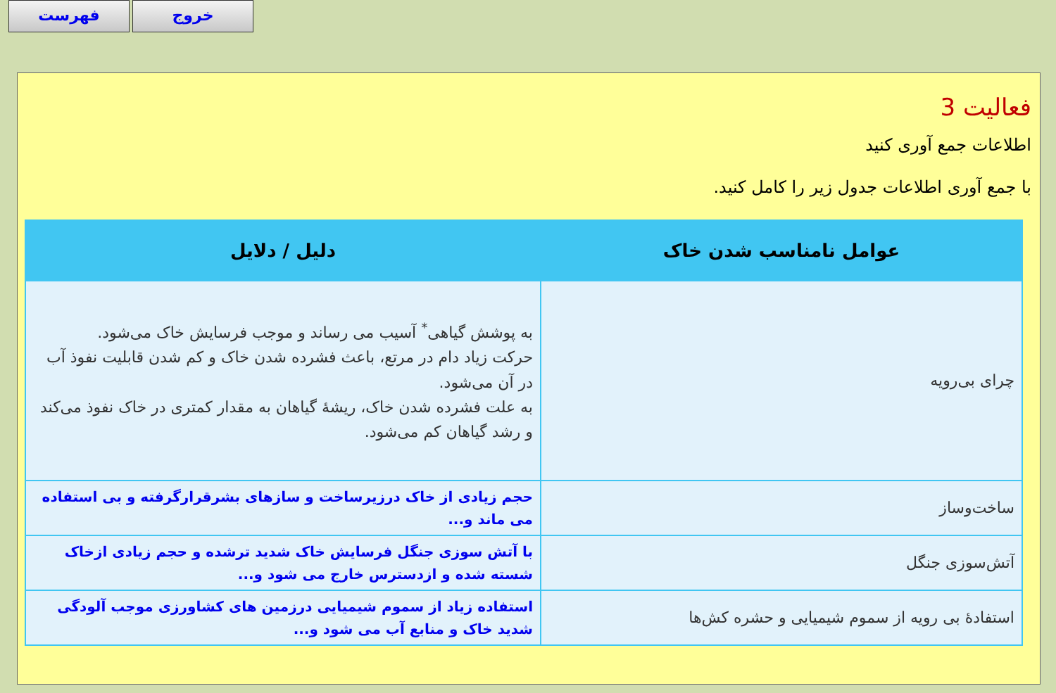فهرست خروج
فعالیت 3
اطلاعات جمع آوری کنید
با جمع آوری اطلاعات جدول زیر را کامل کنید.
| عوامل نامناسب شدن خاک | دلیل / دلایل |
| --- | --- |
| چرای بی‌رویه | به پوشش گیاهی<sup>*</sup> آسیب می رساند و موجب فرسایش خاک می‌شود. حرکت زیاد دام در مرتع، باعث فشرده شدن خاک و کم شدن قابلیت نفوذ آب در آن می‌شود. به علت فشرده شدن خاک، ریشهٔ گیاهان به مقدار کمتری در خاک نفوذ می‌کند و رشد گیاهان کم می‌شود. |
| ساخت‌وساز | حجم زیادی از خاک درزیرساخت و سازهای بشرقرارگرفته و بی استفاده می ماند و... |
| آتش‌سوزی جنگل | با آتش سوزی جنگل فرسایش خاک شدید ترشده و حجم زیادی ازخاک شسته شده و ازدسترس خارج می شود و... |
| استفادهٔ بی رویه از سموم شیمیایی و حشره کش‌ها | استفاده زیاد از سموم شیمیایی درزمین های کشاورزی موجب آلودگی شدید خاک و منابع آب می شود و... |